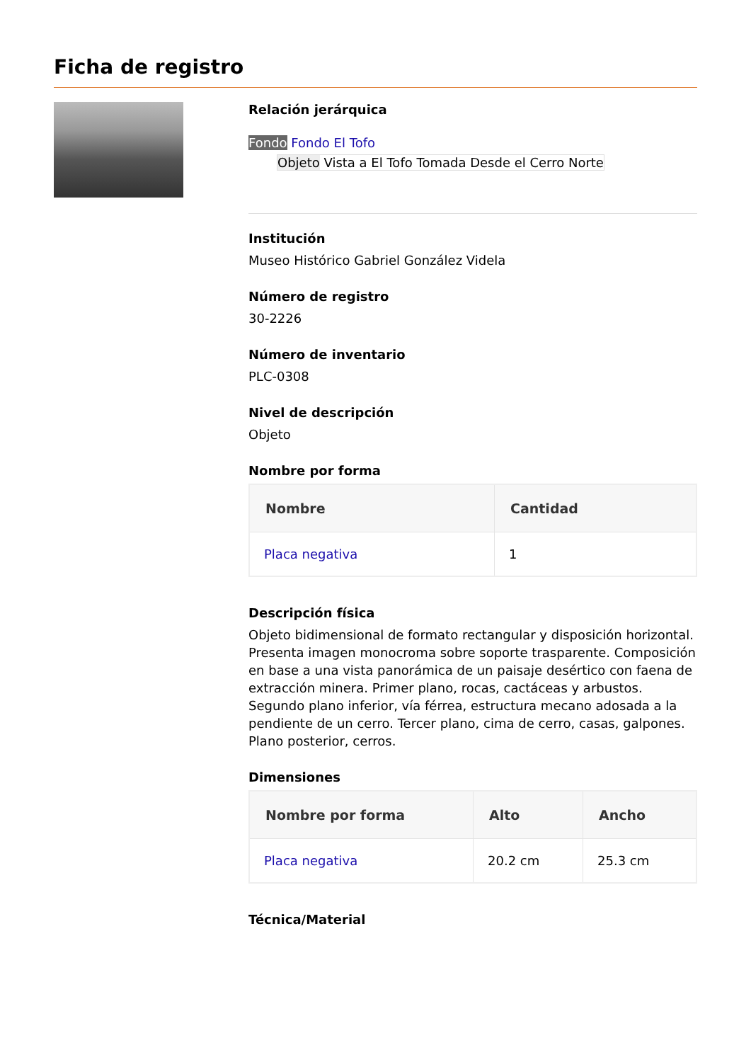Ficha de registro
Relación jerárquica
Fondo Fondo El Tofo
Objeto Vista a El Tofo Tomada Desde el Cerro Norte
Institución
Museo Histórico Gabriel González Videla
Número de registro
30-2226
Número de inventario
PLC-0308
Nivel de descripción
Objeto
Nombre por forma
| Nombre | Cantidad |
| --- | --- |
| Placa negativa | 1 |
Descripción física
Objeto bidimensional de formato rectangular y disposición horizontal. Presenta imagen monocroma sobre soporte trasparente. Composición en base a una vista panorámica de un paisaje desértico con faena de extracción minera. Primer plano, rocas, cactáceas y arbustos. Segundo plano inferior, vía férrea, estructura mecano adosada a la pendiente de un cerro. Tercer plano, cima de cerro, casas, galpones. Plano posterior, cerros.
Dimensiones
| Nombre por forma | Alto | Ancho |
| --- | --- | --- |
| Placa negativa | 20.2 cm | 25.3 cm |
Técnica/Material